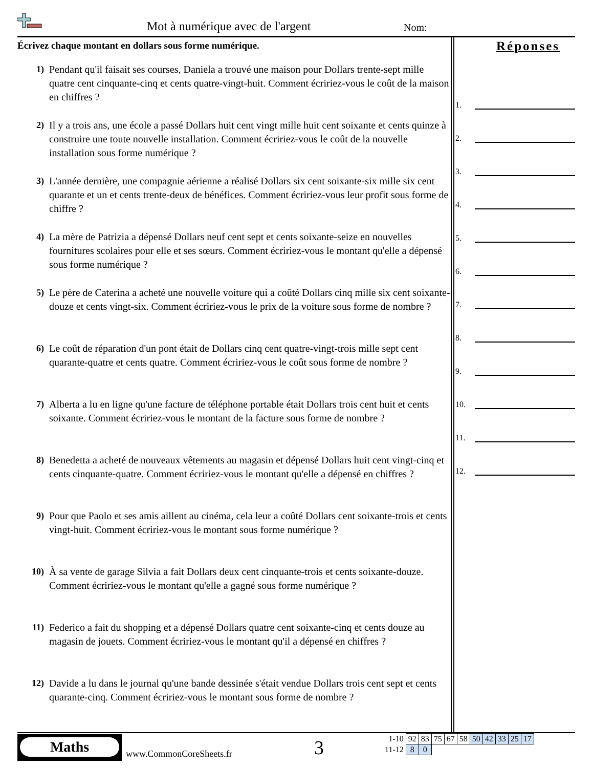Mot à numérique avec de l'argent
Nom:
Écrivez chaque montant en dollars sous forme numérique.
1) Pendant qu'il faisait ses courses, Daniela a trouvé une maison pour Dollars trente-sept mille quatre cent cinquante-cinq et cents quatre-vingt-huit. Comment écririez-vous le coût de la maison en chiffres ?
2) Il y a trois ans, une école a passé Dollars huit cent vingt mille huit cent soixante et cents quinze à construire une toute nouvelle installation. Comment écririez-vous le coût de la nouvelle installation sous forme numérique ?
3) L'année dernière, une compagnie aérienne a réalisé Dollars six cent soixante-six mille six cent quarante et un et cents trente-deux de bénéfices. Comment écririez-vous leur profit sous forme de chiffre ?
4) La mère de Patrizia a dépensé Dollars neuf cent sept et cents soixante-seize en nouvelles fournitures scolaires pour elle et ses sœurs. Comment écririez-vous le montant qu'elle a dépensé sous forme numérique ?
5) Le père de Caterina a acheté une nouvelle voiture qui a coûté Dollars cinq mille six cent soixante-douze et cents vingt-six. Comment écririez-vous le prix de la voiture sous forme de nombre ?
6) Le coût de réparation d'un pont était de Dollars cinq cent quatre-vingt-trois mille sept cent quarante-quatre et cents quatre. Comment écririez-vous le coût sous forme de nombre ?
7) Alberta a lu en ligne qu'une facture de téléphone portable était Dollars trois cent huit et cents soixante. Comment écririez-vous le montant de la facture sous forme de nombre ?
8) Benedetta a acheté de nouveaux vêtements au magasin et dépensé Dollars huit cent vingt-cinq et cents cinquante-quatre. Comment écririez-vous le montant qu'elle a dépensé en chiffres ?
9) Pour que Paolo et ses amis aillent au cinéma, cela leur a coûté Dollars cent soixante-trois et cents vingt-huit. Comment écririez-vous le montant sous forme numérique ?
10) À sa vente de garage Silvia a fait Dollars deux cent cinquante-trois et cents soixante-douze. Comment écririez-vous le montant qu'elle a gagné sous forme numérique ?
11) Federico a fait du shopping et a dépensé Dollars quatre cent soixante-cinq et cents douze au magasin de jouets. Comment écririez-vous le montant qu'il a dépensé en chiffres ?
12) Davide a lu dans le journal qu'une bande dessinée s'était vendue Dollars trois cent sept et cents quarante-cinq. Comment écririez-vous le montant sous forme de nombre ?
Réponses
1.
2.
3.
4.
5.
6.
7.
8.
9.
10.
11.
12.
Maths
www.CommonCoreSheets.fr 3
| 1-10 | 92 | 83 | 75 | 67 | 58 | 50 | 42 | 33 | 25 | 17 |
| 11-12 | 8 | 0 | | | | | | | | |